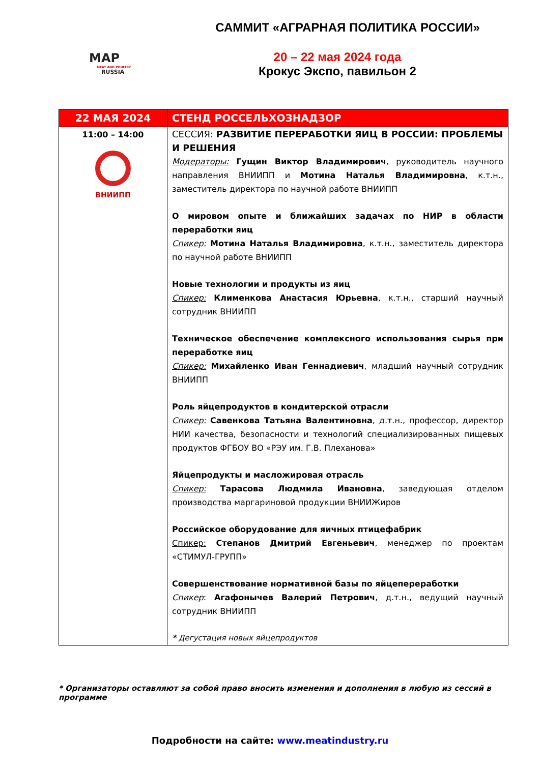MAP
MEAT AND POULTRY
RUSSIA
САММИТ «АГРАРНАЯ ПОЛИТИКА РОССИИ»
20 – 22 мая 2024 года
Крокус Экспо, павильон 2
| 22 МАЯ 2024 | СТЕНД РОССЕЛЬХОЗНАДЗОР |
| --- | --- |
| 11:00 – 14:00 ВНИИПП | СЕССИЯ: РАЗВИТИЕ ПЕРЕРАБОТКИ ЯИЦ В РОССИИ: ПРОБЛЕМЫ И РЕШЕНИЯ Модераторы: Гущин Виктор Владимирович , руководитель научного направления ВНИИПП и Мотина Наталья Владимировна , к.т.н., заместитель директора по научной работе ВНИИПП О мировом опыте и ближайших задачах по НИР в области переработки яиц Спикер: Мотина Наталья Владимировна , к.т.н., заместитель директора по научной работе ВНИИПП Новые технологии и продукты из яиц Спикер: Клименкова Анастасия Юрьевна , к.т.н., старший научный сотрудник ВНИИПП Техническое обеспечение комплексного использования сырья при переработке яиц Спикер: Михайленко Иван Геннадиевич , младший научный сотрудник ВНИИПП Роль яйцепродуктов в кондитерской отрасли Спикер: Савенкова Татьяна Валентиновна , д.т.н., профессор, директор НИИ качества, безопасности и технологий специализированных пищевых продуктов ФГБОУ ВО «РЭУ им. Г.В. Плеханова» Яйцепродукты и масложировая отрасль Спикер: Тарасова Людмила Ивановна , заведующая отделом производства маргариновой продукции ВНИИЖиров Российское оборудование для яичных птицефабрик Спикер: Степанов Дмитрий Евгеньевич , менеджер по проектам «СТИМУЛ-ГРУПП» Совершенствование нормативной базы по яйцепереработки Спикер : Агафонычев Валерий Петрович , д.т.н., ведущий научный сотрудник ВНИИПП * Дегустация новых яйцепродуктов |
* Организаторы оставляют за собой право вносить изменения и дополнения в любую из сессий в программе
Подробности на сайте: www.meatindustry.ru